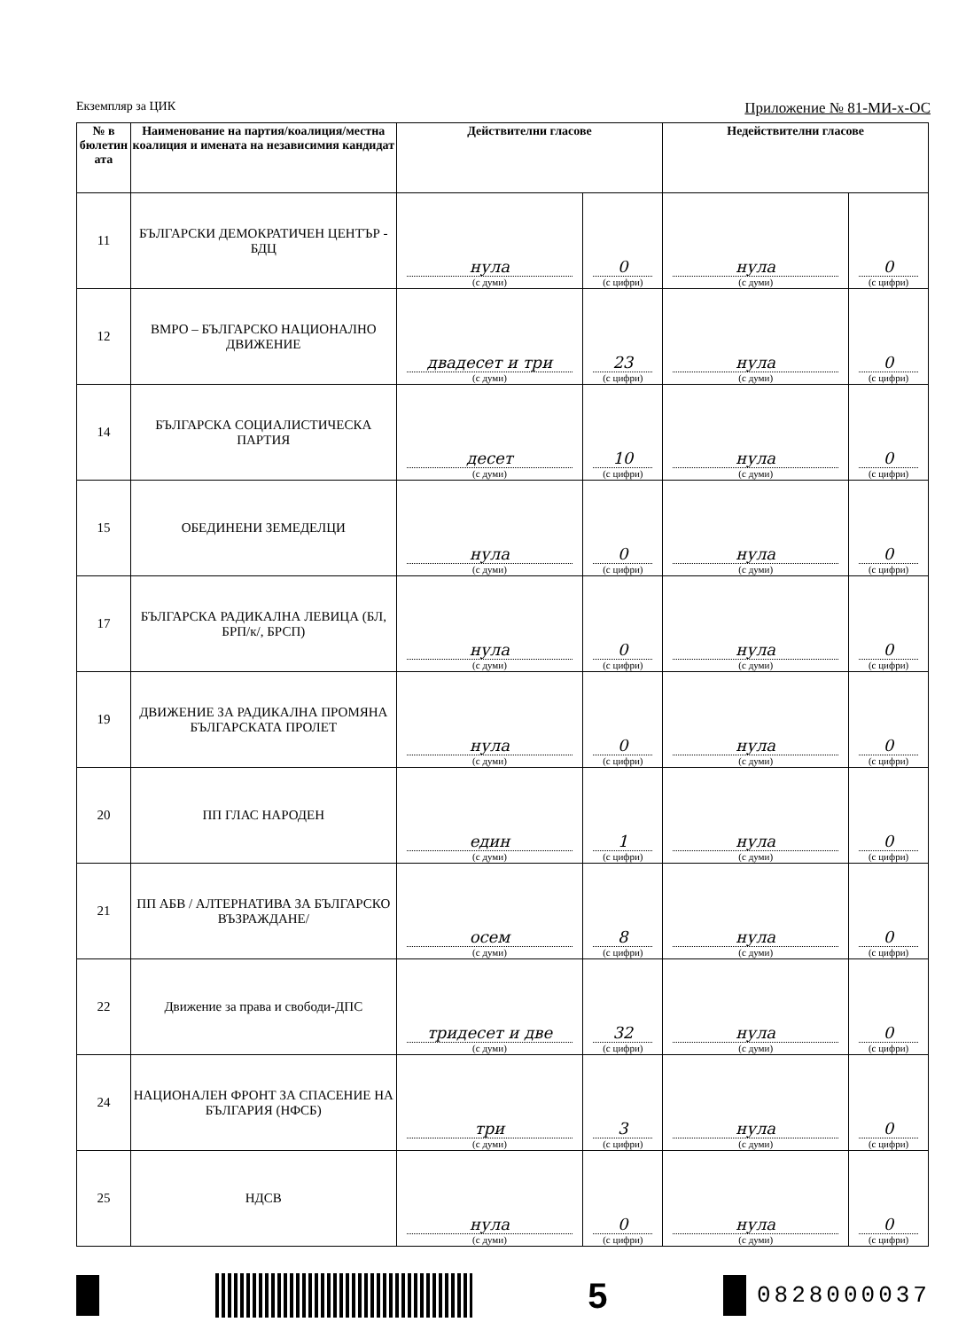Екземпляр за ЦИК Приложение № 81-МИ-х-ОС
| № в бюлетин ата | Наименование на партия/коалиция/местна коалиция и имената на независимия кандидат | Действителни гласове | | Недействителни гласове | |
| --- | --- | --- | --- | --- | --- |
| 11 | БЪЛГАРСКИ ДЕМОКРАТИЧЕН ЦЕНТЪР - БДЦ | нула (с думи) | 0 (с цифри) | нула (с думи) | 0 (с цифри) |
| 12 | ВМРО – БЪЛГАРСКО НАЦИОНАЛНО ДВИЖЕНИЕ | двадесет и три (с думи) | 23 (с цифри) | нула (с думи) | 0 (с цифри) |
| 14 | БЪЛГАРСКА СОЦИАЛИСТИЧЕСКА ПАРТИЯ | десет (с думи) | 10 (с цифри) | нула (с думи) | 0 (с цифри) |
| 15 | ОБЕДИНЕНИ ЗЕМЕДЕЛЦИ | нула (с думи) | 0 (с цифри) | нула (с думи) | 0 (с цифри) |
| 17 | БЪЛГАРСКА РАДИКАЛНА ЛЕВИЦА (БЛ, БРП/к/, БРСП) | нула (с думи) | 0 (с цифри) | нула (с думи) | 0 (с цифри) |
| 19 | ДВИЖЕНИЕ ЗА РАДИКАЛНА ПРОМЯНА БЪЛГАРСКАТА ПРОЛЕТ | нула (с думи) | 0 (с цифри) | нула (с думи) | 0 (с цифри) |
| 20 | ПП ГЛАС НАРОДЕН | един (с думи) | 1 (с цифри) | нула (с думи) | 0 (с цифри) |
| 21 | ПП АБВ / АЛТЕРНАТИВА ЗА БЪЛГАРСКО ВЪЗРАЖДАНЕ/ | осем (с думи) | 8 (с цифри) | нула (с думи) | 0 (с цифри) |
| 22 | Движение за права и свободи-ДПС | тридесет и две (с думи) | 32 (с цифри) | нула (с думи) | 0 (с цифри) |
| 24 | НАЦИОНАЛЕН ФРОНТ ЗА СПАСЕНИЕ НА БЪЛГАРИЯ (НФСБ) | три (с думи) | 3 (с цифри) | нула (с думи) | 0 (с цифри) |
| 25 | НДСВ | нула (с думи) | 0 (с цифри) | нула (с думи) | 0 (с цифри) |
5
0828000037